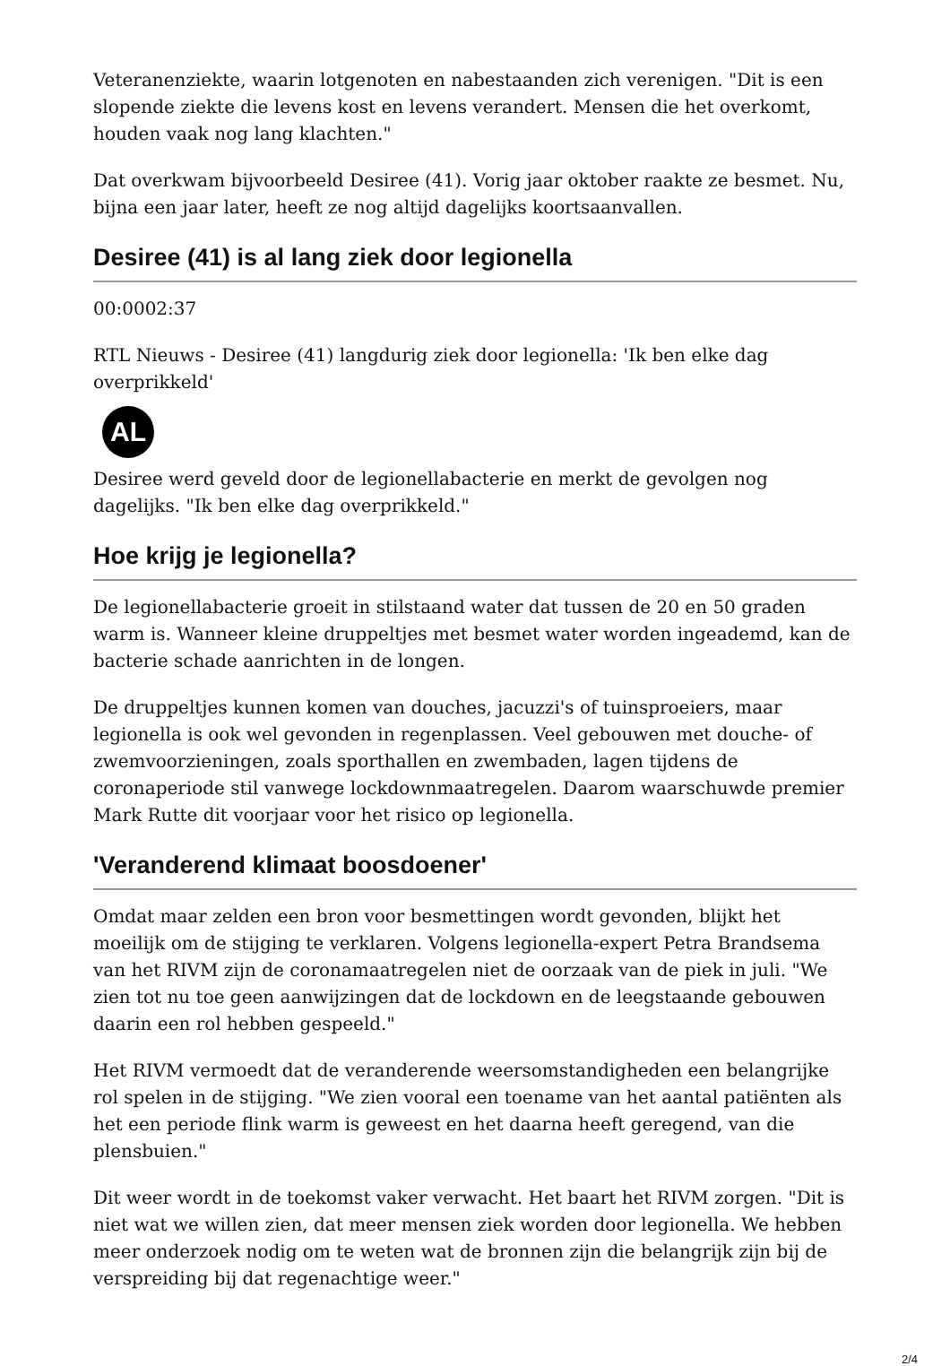Veteranenziekte, waarin lotgenoten en nabestaanden zich verenigen. "Dit is een slopende ziekte die levens kost en levens verandert. Mensen die het overkomt, houden vaak nog lang klachten."
Dat overkwam bijvoorbeeld Desiree (41). Vorig jaar oktober raakte ze besmet. Nu, bijna een jaar later, heeft ze nog altijd dagelijks koortsaanvallen.
Desiree (41) is al lang ziek door legionella
00:0002:37
RTL Nieuws - Desiree (41) langdurig ziek door legionella: 'Ik ben elke dag overprikkeld'
AL
Desiree werd geveld door de legionellabacterie en merkt de gevolgen nog dagelijks. "Ik ben elke dag overprikkeld."
Hoe krijg je legionella?
De legionellabacterie groeit in stilstaand water dat tussen de 20 en 50 graden warm is. Wanneer kleine druppeltjes met besmet water worden ingeademd, kan de bacterie schade aanrichten in de longen.
De druppeltjes kunnen komen van douches, jacuzzi's of tuinsproeiers, maar legionella is ook wel gevonden in regenplassen. Veel gebouwen met douche- of zwemvoorzieningen, zoals sporthallen en zwembaden, lagen tijdens de coronaperiode stil vanwege lockdownmaatregelen. Daarom waarschuwde premier Mark Rutte dit voorjaar voor het risico op legionella.
'Veranderend klimaat boosdoener'
Omdat maar zelden een bron voor besmettingen wordt gevonden, blijkt het moeilijk om de stijging te verklaren. Volgens legionella-expert Petra Brandsema van het RIVM zijn de coronamaatregelen niet de oorzaak van de piek in juli. "We zien tot nu toe geen aanwijzingen dat de lockdown en de leegstaande gebouwen daarin een rol hebben gespeeld."
Het RIVM vermoedt dat de veranderende weersomstandigheden een belangrijke rol spelen in de stijging. "We zien vooral een toename van het aantal patiënten als het een periode flink warm is geweest en het daarna heeft geregend, van die plensbuien."
Dit weer wordt in de toekomst vaker verwacht. Het baart het RIVM zorgen. "Dit is niet wat we willen zien, dat meer mensen ziek worden door legionella. We hebben meer onderzoek nodig om te weten wat de bronnen zijn die belangrijk zijn bij de verspreiding bij dat regenachtige weer."
2/4